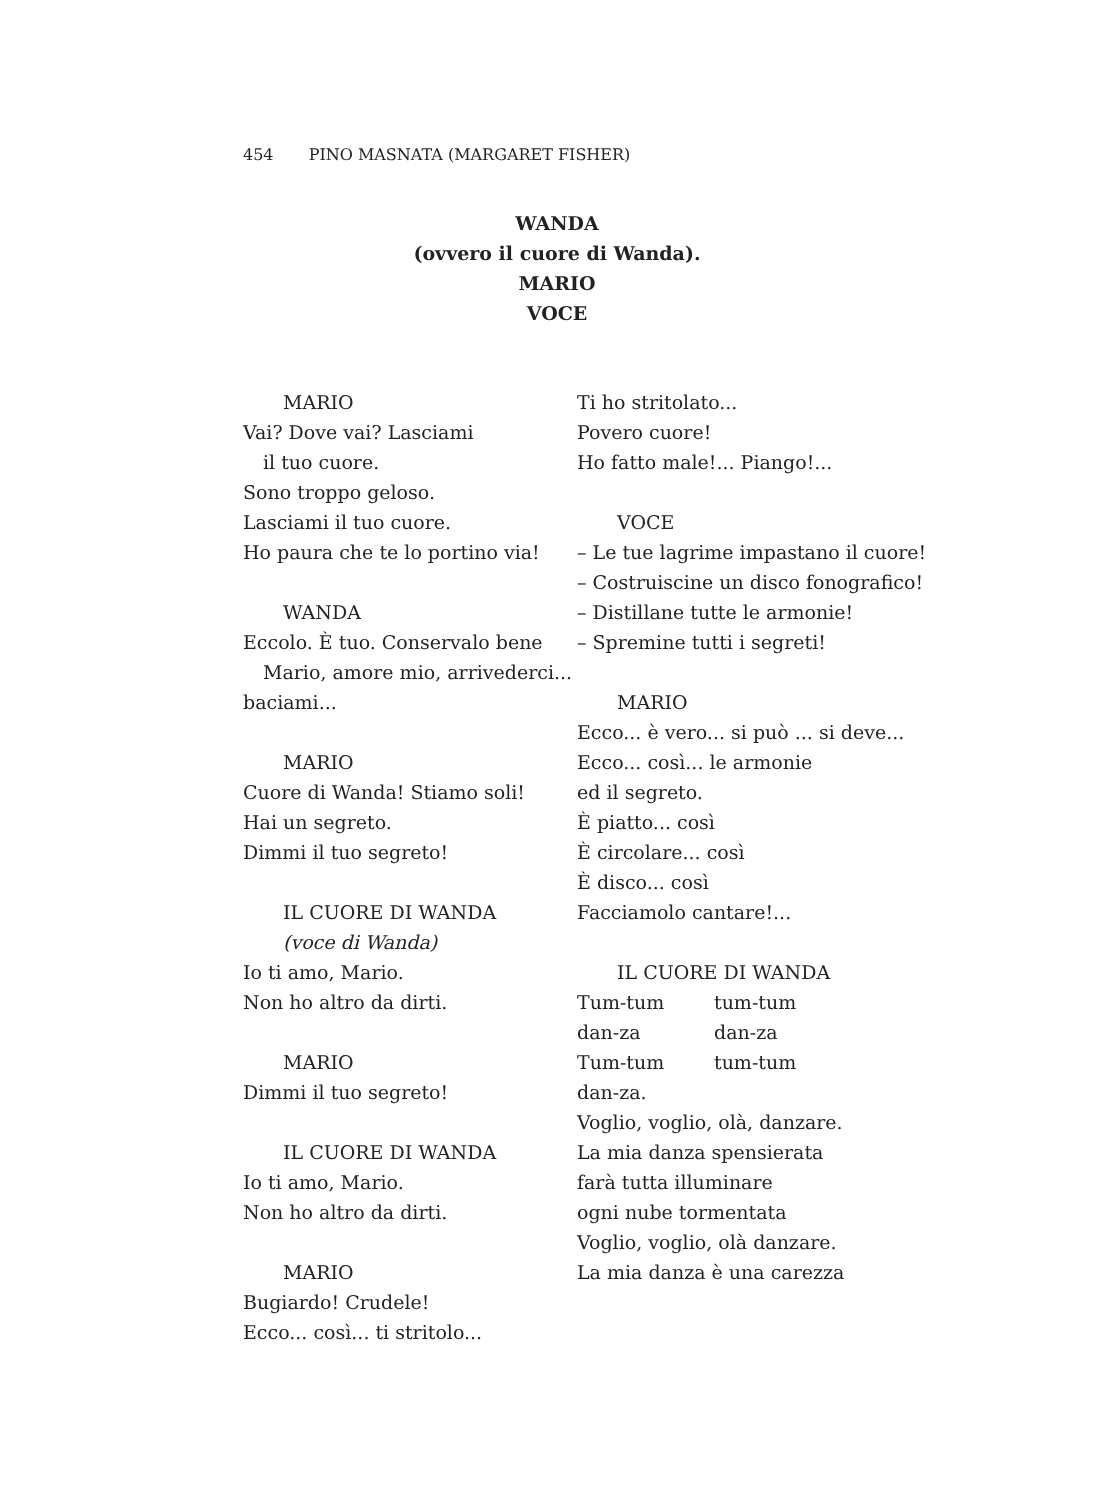454 PINO MASNATA (MARGARET FISHER)
WANDA
(ovvero il cuore di Wanda).
MARIO
VOCE
MARIO
Vai? Dove vai? Lasciami
il tuo cuore.
Sono troppo geloso.
Lasciami il tuo cuore.
Ho paura che te lo portino via!
WANDA
Eccolo. È tuo. Conservalo bene
Mario, amore mio, arrivederci...
baciami...
MARIO
Cuore di Wanda! Stiamo soli!
Hai un segreto.
Dimmi il tuo segreto!
IL CUORE DI WANDA
(voce di Wanda)
Io ti amo, Mario.
Non ho altro da dirti.
MARIO
Dimmi il tuo segreto!
IL CUORE DI WANDA
Io ti amo, Mario.
Non ho altro da dirti.
MARIO
Bugiardo! Crudele!
Ecco... così... ti stritolo...
Ti ho stritolato...
Povero cuore!
Ho fatto male!... Piango!...
VOCE
– Le tue lagrime impastano il cuore!
– Costruiscine un disco fonografico!
– Distillane tutte le armonie!
– Spremine tutti i segreti!
MARIO
Ecco... è vero... si può ... si deve...
Ecco... così... le armonie
ed il segreto.
È piatto... così
È circolare... così
È disco... così
Facciamolo cantare!...
IL CUORE DI WANDA
| Tum-tum | tum-tum |
| dan-za | dan-za |
| Tum-tum | tum-tum |
| dan-za. | |
Voglio, voglio, olà, danzare.
La mia danza spensierata
farà tutta illuminare
ogni nube tormentata
Voglio, voglio, olà danzare.
La mia danza è una carezza